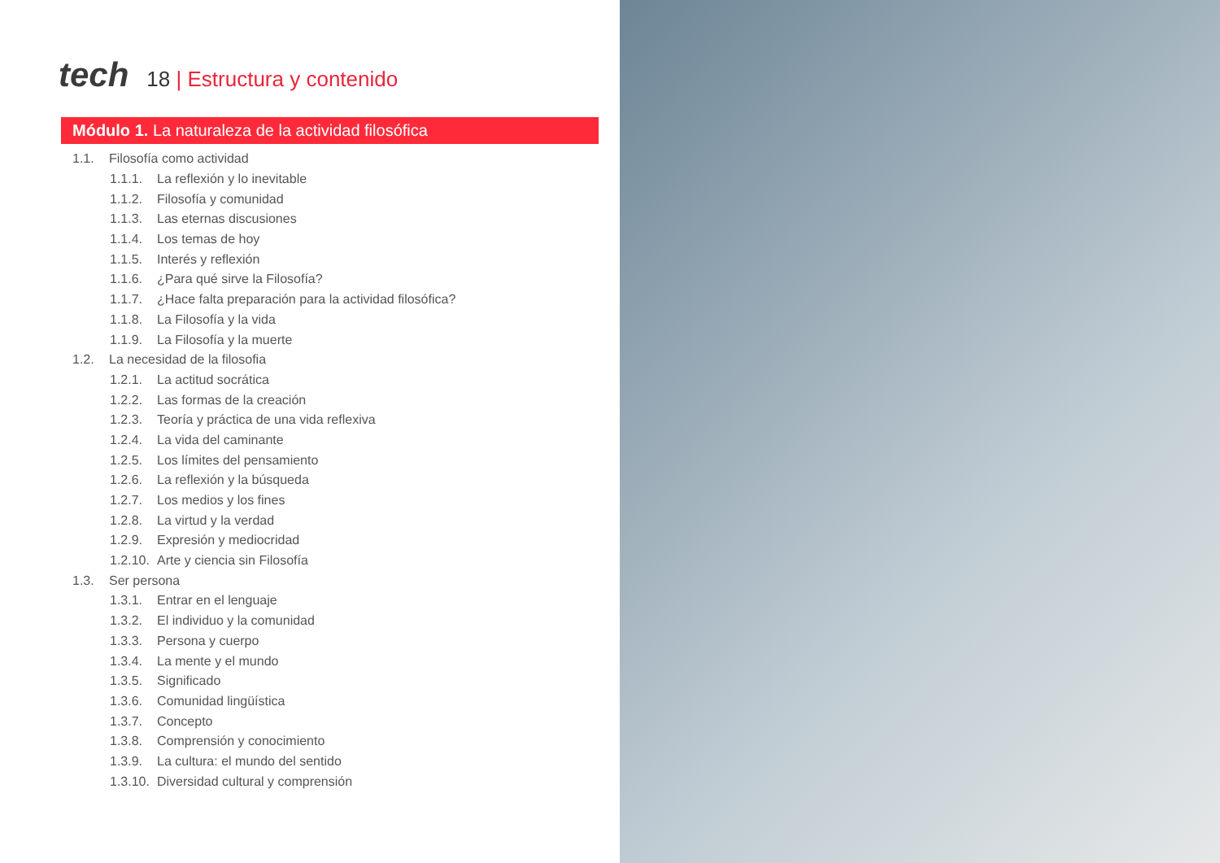tech
18 | Estructura y contenido
Módulo 1. La naturaleza de la actividad filosófica
1.1. Filosofía como actividad
1.1.1. La reflexión y lo inevitable
1.1.2. Filosofía y comunidad
1.1.3. Las eternas discusiones
1.1.4. Los temas de hoy
1.1.5. Interés y reflexión
1.1.6. ¿Para qué sirve la Filosofía?
1.1.7. ¿Hace falta preparación para la actividad filosófica?
1.1.8. La Filosofía y la vida
1.1.9. La Filosofía y la muerte
1.2. La necesidad de la filosofia
1.2.1. La actitud socrática
1.2.2. Las formas de la creación
1.2.3. Teoría y práctica de una vida reflexiva
1.2.4. La vida del caminante
1.2.5. Los límites del pensamiento
1.2.6. La reflexión y la búsqueda
1.2.7. Los medios y los fines
1.2.8. La virtud y la verdad
1.2.9. Expresión y mediocridad
1.2.10. Arte y ciencia sin Filosofía
1.3. Ser persona
1.3.1. Entrar en el lenguaje
1.3.2. El individuo y la comunidad
1.3.3. Persona y cuerpo
1.3.4. La mente y el mundo
1.3.5. Significado
1.3.6. Comunidad lingüística
1.3.7. Concepto
1.3.8. Comprensión y conocimiento
1.3.9. La cultura: el mundo del sentido
1.3.10. Diversidad cultural y comprensión